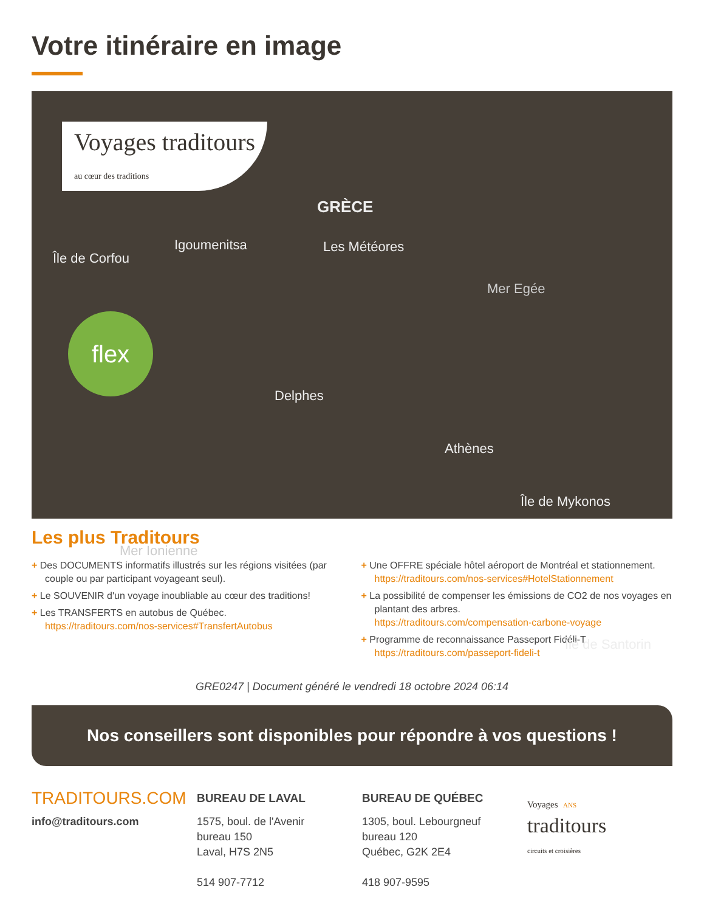Votre itinéraire en image
Voyages traditours
au cœur des traditions
flex
GRÈCE
Île de Corfou
Igoumenitsa Les Météores
Mer Egée
Delphes
Athènes
Île de Mykonos
Mer Ionienne
Île de Santorin
Les plus Traditours
+ Des DOCUMENTS informatifs illustrés sur les régions visitées (par couple ou par participant voyageant seul).
+ Le SOUVENIR d'un voyage inoubliable au cœur des traditions!
+ Les TRANSFERTS en autobus de Québec.
https://traditours.com/nos-services#TransfertAutobus
+ Une OFFRE spéciale hôtel aéroport de Montréal et stationnement.
https://traditours.com/nos-services#HotelStationnement
+ La possibilité de compenser les émissions de CO2 de nos voyages en plantant des arbres.
https://traditours.com/compensation-carbone-voyage
+ Programme de reconnaissance Passeport Fidéli-T
https://traditours.com/passeport-fideli-t
GRE0247 | Document généré le vendredi 18 octobre 2024 06:14
Nos conseillers sont disponibles pour répondre à vos questions !
TRADITOURS.COM
info@traditours.com
BUREAU DE LAVAL
1575, boul. de l'Avenir
bureau 150
Laval, H7S 2N5
514 907-7712
BUREAU DE QUÉBEC
1305, boul. Lebourgneuf
bureau 120
Québec, G2K 2E4
418 907-9595
Voyages ANS
traditours
circuits et croisières